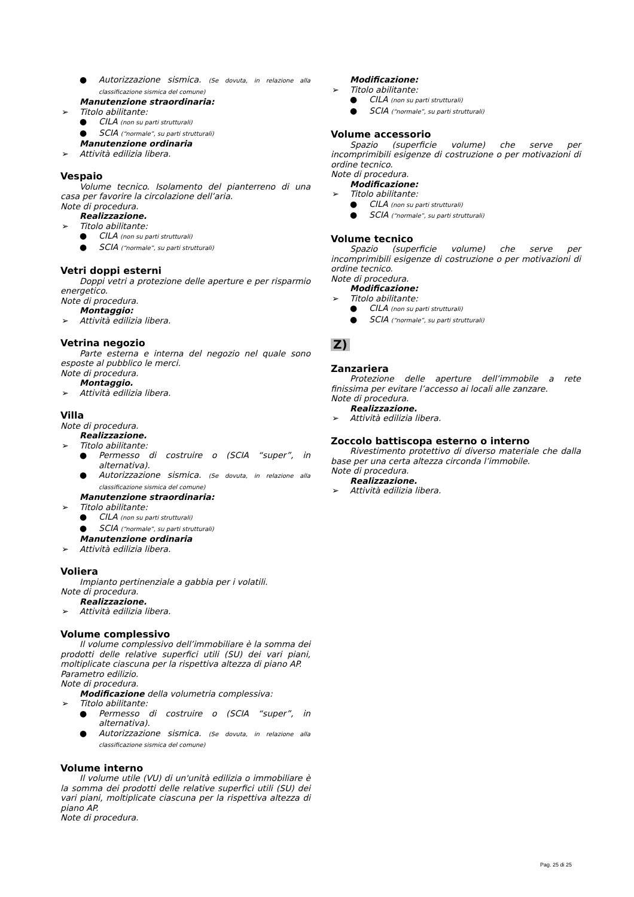● Autorizzazione sismica. (Se dovuta, in relazione alla classificazione sismica del comune)
Manutenzione straordinaria:
➢ Titolo abilitante:
● CILA (non su parti strutturali)
● SCIA (“normale”, su parti strutturali)
Manutenzione ordinaria
➢ Attività edilizia libera.
Vespaio
Volume tecnico. Isolamento del pianterreno di una casa per favorire la circolazione dell’aria.
Note di procedura.
Realizzazione.
➢ Titolo abilitante:
● CILA (non su parti strutturali)
● SCIA (“normale”, su parti strutturali)
Vetri doppi esterni
Doppi vetri a protezione delle aperture e per risparmio energetico.
Note di procedura.
Montaggio:
➢ Attività edilizia libera.
Vetrina negozio
Parte esterna e interna del negozio nel quale sono esposte al pubblico le merci.
Note di procedura.
Montaggio.
➢ Attività edilizia libera.
Villa
Note di procedura.
Realizzazione.
➢ Titolo abilitante:
● Permesso di costruire o (SCIA “super”, in alternativa).
● Autorizzazione sismica. (Se dovuta, in relazione alla classificazione sismica del comune)
Manutenzione straordinaria:
➢ Titolo abilitante:
● CILA (non su parti strutturali)
● SCIA (“normale”, su parti strutturali)
Manutenzione ordinaria
➢ Attività edilizia libera.
Voliera
Impianto pertinenziale a gabbia per i volatili.
Note di procedura.
Realizzazione.
➢ Attività edilizia libera.
Volume complessivo
Il volume complessivo dell’immobiliare è la somma dei prodotti delle relative superfici utili (SU) dei vari piani, moltiplicate ciascuna per la rispettiva altezza di piano AP.
Parametro edilizio.
Note di procedura.
Modificazione della volumetria complessiva:
➢ Titolo abilitante:
● Permesso di costruire o (SCIA “super”, in alternativa).
● Autorizzazione sismica. (Se dovuta, in relazione alla classificazione sismica del comune)
Volume interno
Il volume utile (VU) di un'unità edilizia o immobiliare è la somma dei prodotti delle relative superfici utili (SU) dei vari piani, moltiplicate ciascuna per la rispettiva altezza di piano AP.
Note di procedura.
Modificazione:
➢ Titolo abilitante:
● CILA (non su parti strutturali)
● SCIA (“normale”, su parti strutturali)
Volume accessorio
Spazio (superficie volume) che serve per incomprimibili esigenze di costruzione o per motivazioni di ordine tecnico.
Note di procedura.
Modificazione:
➢ Titolo abilitante:
● CILA (non su parti strutturali)
● SCIA (“normale”, su parti strutturali)
Volume tecnico
Spazio (superficie volume) che serve per incomprimibili esigenze di costruzione o per motivazioni di ordine tecnico.
Note di procedura.
Modificazione:
➢ Titolo abilitante:
● CILA (non su parti strutturali)
● SCIA (“normale”, su parti strutturali)
Z)
Zanzariera
Protezione delle aperture dell’immobile a rete finissima per evitare l’accesso ai locali alle zanzare.
Note di procedura.
Realizzazione.
➢ Attività edilizia libera.
Zoccolo battiscopa esterno o interno
Rivestimento protettivo di diverso materiale che dalla base per una certa altezza circonda l’immobile.
Note di procedura.
Realizzazione.
➢ Attività edilizia libera.
Pag. 25 di 25